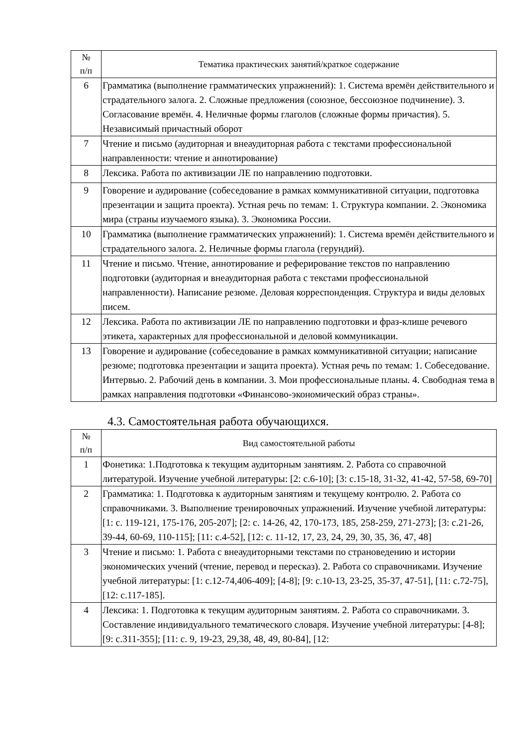| № п/п | Тематика практических занятий/краткое содержание |
| --- | --- |
| 6 | Грамматика (выполнение грамматических упражнений): 1. Система времён действительного и страдательного залога. 2. Сложные предложения (союзное, бессоюзное подчинение). 3. Согласование времён. 4. Неличные формы глаголов (сложные формы причастия). 5. Независимый причастный оборот |
| 7 | Чтение и письмо (аудиторная и внеаудиторная работа с текстами профессиональной направленности: чтение и аннотирование) |
| 8 | Лексика. Работа по активизации ЛЕ по направлению подготовки. |
| 9 | Говорение и аудирование (собеседование в рамках коммуникативной ситуации, подготовка презентации и защита проекта). Устная речь по темам: 1. Структура компании. 2. Экономика мира (страны изучаемого языка). 3. Экономика России. |
| 10 | Грамматика (выполнение грамматических упражнений): 1. Система времён действительного и страдательного залога. 2. Неличные формы глагола (герундий). |
| 11 | Чтение и письмо. Чтение, аннотирование и реферирование текстов по направлению подготовки (аудиторная и внеаудиторная работа с текстами профессиональной направленности). Написание резюме. Деловая корреспонденция. Структура и виды деловых писем. |
| 12 | Лексика. Работа по активизации ЛЕ по направлению подготовки и фраз-клише речевого этикета, характерных для профессиональной и деловой коммуникации. |
| 13 | Говорение и аудирование (собеседование в рамках коммуникативной ситуации; написание резюме; подготовка презентации и защита проекта). Устная речь по темам: 1. Собеседование. Интервью. 2. Рабочий день в компании. 3. Мои профессиональные планы. 4. Свободная тема в рамках направления подготовки «Финансово-экономический образ страны». |
4.3. Самостоятельная работа обучающихся.
| № п/п | Вид самостоятельной работы |
| --- | --- |
| 1 | Фонетика: 1.Подготовка к текущим аудиторным занятиям. 2. Работа со справочной литературой. Изучение учебной литературы: [2: с.6-10]; [3: с.15-18, 31-32, 41-42, 57-58, 69-70] |
| 2 | Грамматика: 1. Подготовка к аудиторным занятиям и текущему контролю. 2. Работа со справочниками. 3. Выполнение тренировочных упражнений. Изучение учебной литературы: [1: с. 119-121, 175-176, 205-207]; [2: с. 14-26, 42, 170-173, 185, 258-259, 271-273]; [3: с.21-26, 39-44, 60-69, 110-115]; [11: с.4-52], [12: с. 11-12, 17, 23, 24, 29, 30, 35, 36, 47, 48] |
| 3 | Чтение и письмо: 1. Работа с внеаудиторными текстами по страноведению и истории экономических учений (чтение, перевод и пересказ). 2. Работа со справочниками. Изучение учебной литературы: [1: с.12-74,406-409]; [4-8]; [9: с.10-13, 23-25, 35-37, 47-51], [11: с.72-75], [12: с.117-185]. |
| 4 | Лексика: 1. Подготовка к текущим аудиторным занятиям. 2. Работа со справочниками. 3. Составление индивидуального тематического словаря. Изучение учебной литературы: [4-8]; [9: с.311-355]; [11: с. 9, 19-23, 29,38, 48, 49, 80-84], [12: |